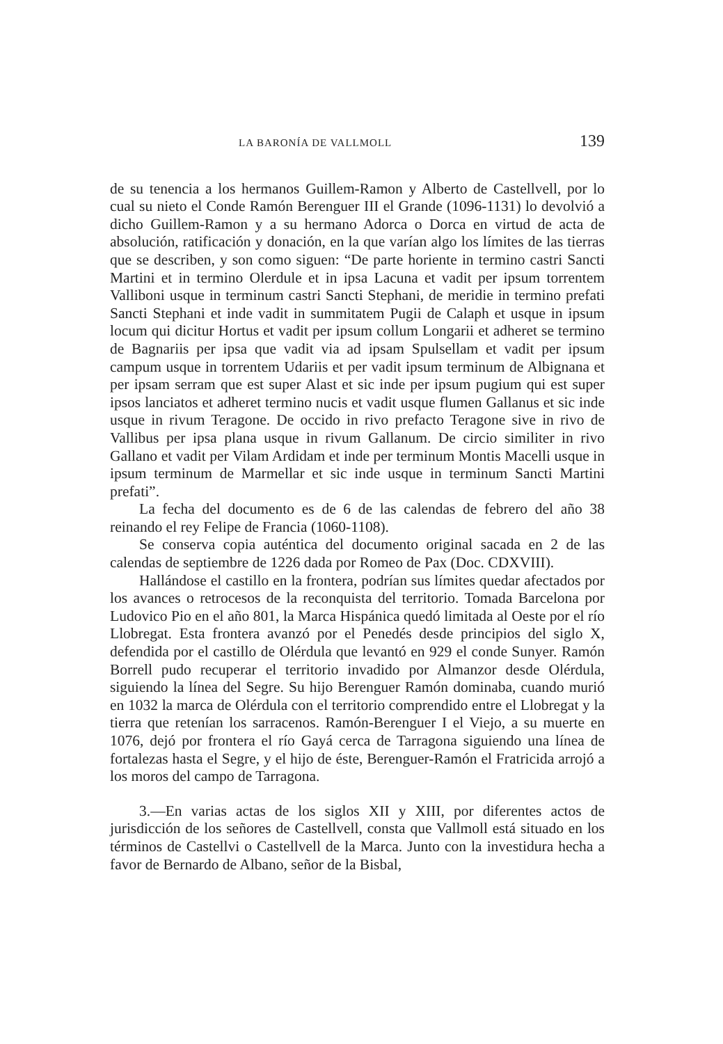LA BARONÍA DE VALLMOLL 139
de su tenencia a los hermanos Guillem-Ramon y Alberto de Castellvell, por lo cual su nieto el Conde Ramón Berenguer III el Grande (1096-1131) lo devolvió a dicho Guillem-Ramon y a su hermano Adorca o Dorca en virtud de acta de absolución, ratificación y donación, en la que varían algo los límites de las tierras que se describen, y son como siguen: “De parte horiente in termino castri Sancti Martini et in termino Olerdule et in ipsa Lacuna et vadit per ipsum torrentem Valliboni usque in terminum castri Sancti Stephani, de meridie in termino prefati Sancti Stephani et inde vadit in summitatem Pugii de Calaph et usque in ipsum locum qui dicitur Hortus et vadit per ipsum collum Longarii et adheret se termino de Bagnariis per ipsa que vadit via ad ipsam Spulsellam et vadit per ipsum campum usque in torrentem Udariis et per vadit ipsum terminum de Albignana et per ipsam serram que est super Alast et sic inde per ipsum pugium qui est super ipsos lanciatos et adheret termino nucis et vadit usque flumen Gallanus et sic inde usque in rivum Teragone. De occido in rivo prefacto Teragone sive in rivo de Vallibus per ipsa plana usque in rivum Gallanum. De circio similiter in rivo Gallano et vadit per Vilam Ardidam et inde per terminum Montis Macelli usque in ipsum terminum de Marmellar et sic inde usque in terminum Sancti Martini prefati”.
La fecha del documento es de 6 de las calendas de febrero del año 38 reinando el rey Felipe de Francia (1060-1108).
Se conserva copia auténtica del documento original sacada en 2 de las calendas de septiembre de 1226 dada por Romeo de Pax (Doc. CDXVIII).
Hallándose el castillo en la frontera, podrían sus límites quedar afectados por los avances o retrocesos de la reconquista del territorio. Tomada Barcelona por Ludovico Pio en el año 801, la Marca Hispánica quedó limitada al Oeste por el río Llobregat. Esta frontera avanzó por el Penedés desde principios del siglo X, defendida por el castillo de Olérdula que levantó en 929 el conde Sunyer. Ramón Borrell pudo recuperar el territorio invadido por Almanzor desde Olérdula, siguiendo la línea del Segre. Su hijo Berenguer Ramón dominaba, cuando murió en 1032 la marca de Olérdula con el territorio comprendido entre el Llobregat y la tierra que retenían los sarracenos. Ramón-Berenguer I el Viejo, a su muerte en 1076, dejó por frontera el río Gayá cerca de Tarragona siguiendo una línea de fortalezas hasta el Segre, y el hijo de éste, Berenguer-Ramón el Fratricida arrojó a los moros del campo de Tarragona.
3.—En varias actas de los siglos XII y XIII, por diferentes actos de jurisdicción de los señores de Castellvell, consta que Vallmoll está situado en los términos de Castellvi o Castellvell de la Marca. Junto con la investidura hecha a favor de Bernardo de Albano, señor de la Bisbal,